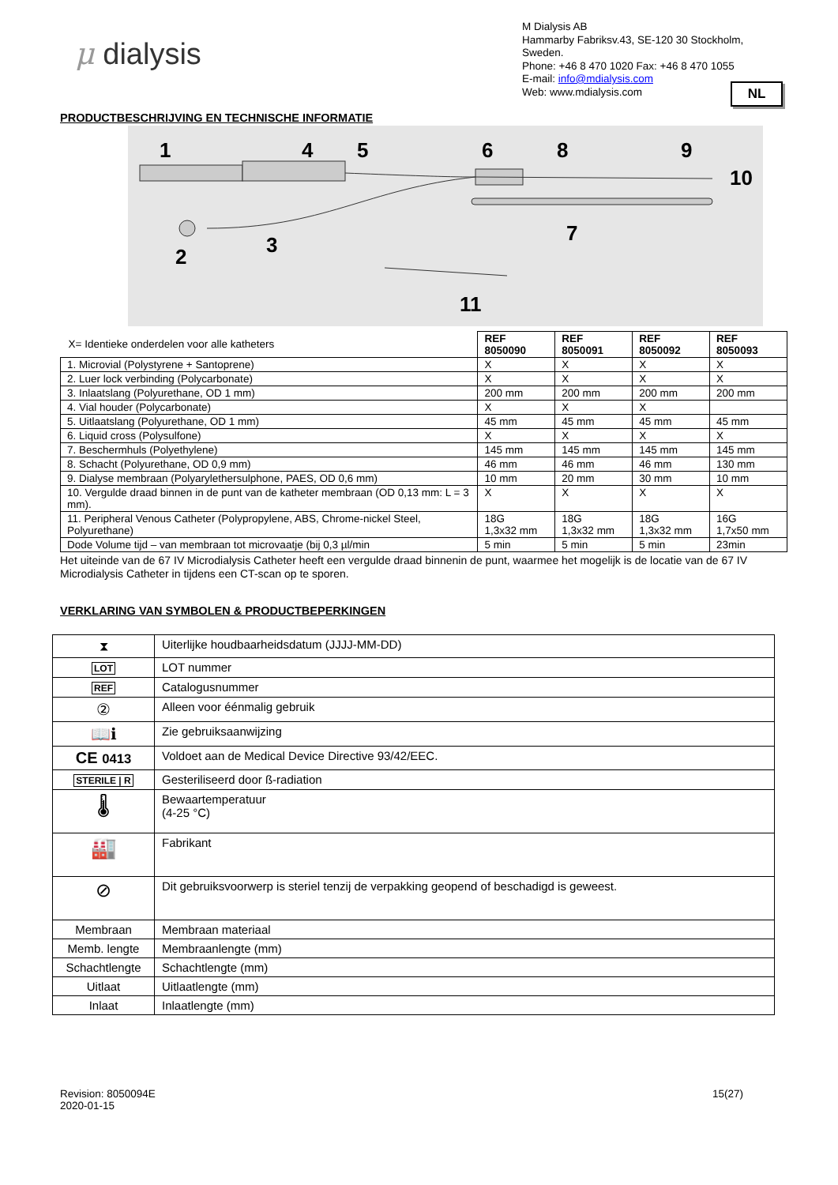μ dialysis
M Dialysis AB
Hammarby Fabriksv.43, SE-120 30 Stockholm, Sweden.
Phone: +46 8 470 1020 Fax: +46 8 470 1055
E-mail: info@mdialysis.com
Web: www.mdialysis.com
NL
PRODUCTBESCHRIJVING EN TECHNISCHE INFORMATIE
1
4
5
6
8
9
10
7
2
3
11
| X= Identieke onderdelen voor alle katheters | REF 8050090 | REF 8050091 | REF 8050092 | REF 8050093 |
| 1. Microvial (Polystyrene + Santoprene) | X | X | X | X |
| 2. Luer lock verbinding (Polycarbonate) | X | X | X | X |
| 3. Inlaatslang (Polyurethane, OD 1 mm) | 200 mm | 200 mm | 200 mm | 200 mm |
| 4. Vial houder (Polycarbonate) | X | X | X | |
| 5. Uitlaatslang (Polyurethane, OD 1 mm) | 45 mm | 45 mm | 45 mm | 45 mm |
| 6. Liquid cross (Polysulfone) | X | X | X | X |
| 7. Beschermhuls (Polyethylene) | 145 mm | 145 mm | 145 mm | 145 mm |
| 8. Schacht (Polyurethane, OD 0,9 mm) | 46 mm | 46 mm | 46 mm | 130 mm |
| 9. Dialyse membraan (Polyarylethersulphone, PAES, OD 0,6 mm) | 10 mm | 20 mm | 30 mm | 10 mm |
| 10. Vergulde draad binnen in de punt van de katheter membraan (OD 0,13 mm: L = 3 mm). | X | X | X | X |
| 11. Peripheral Venous Catheter (Polypropylene, ABS, Chrome-nickel Steel, Polyurethane) | 18G 1,3x32 mm | 18G 1,3x32 mm | 18G 1,3x32 mm | 16G 1,7x50 mm |
| Dode Volume tijd – van membraan tot microvaatje (bij 0,3 µl/min | 5 min | 5 min | 5 min | 23min |
Het uiteinde van de 67 IV Microdialysis Catheter heeft een vergulde draad binnenin de punt, waarmee het mogelijk is de locatie van de 67 IV Microdialysis Catheter in tijdens een CT-scan op te sporen.
VERKLARING VAN SYMBOLEN & PRODUCTBEPERKINGEN
| ⧗ | Uiterlijke houdbaarheidsdatum (JJJJ-MM-DD) |
| LOT | LOT nummer |
| REF | Catalogusnummer |
| ② | Alleen voor éénmalig gebruik |
| 📖ℹ | Zie gebruiksaanwijzing |
| CE 0413 | Voldoet aan de Medical Device Directive 93/42/EEC. |
| STERILE / R | Gesteriliseerd door ß-radiation |
| 🌡 | Bewaartemperatuur (4-25 °C) |
| 🏭 | Fabrikant |
| ⊘ | Dit gebruiksvoorwerp is steriel tenzij de verpakking geopend of beschadigd is geweest. |
| Membraan | Membraan materiaal |
| Memb. lengte | Membraanlengte (mm) |
| Schachtlengte | Schachtlengte (mm) |
| Uitlaat | Uitlaatlengte (mm) |
| Inlaat | Inlaatlengte (mm) |
Revision: 8050094E
2020-01-15
15(27)